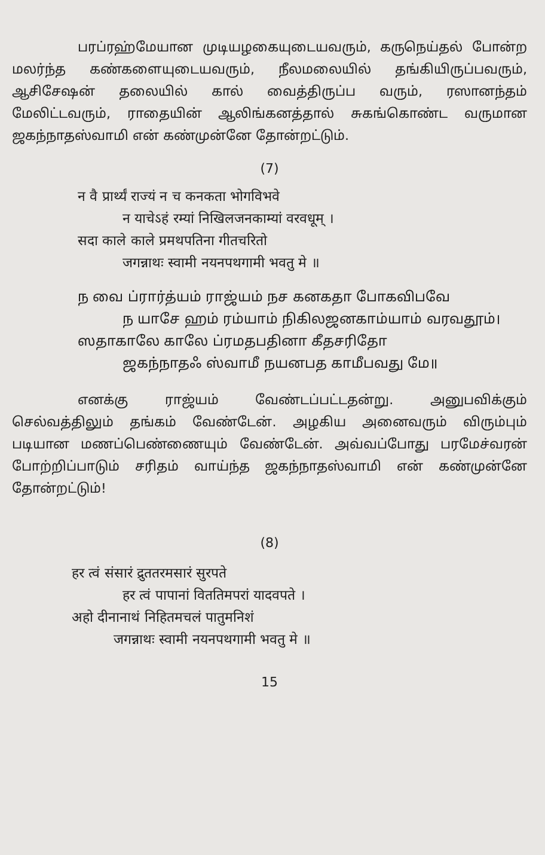பரப்ரஹ்மேயான முடியழகையுடையவரும், கருநெய்தல் போன்ற மலர்ந்த கண்களையுடையவரும், நீலமலையில் தங்கியிருப்பவரும், ஆசிசேஷன் தலையில் கால் வைத்திருப்ப வரும், ரஸானந்தம் மேலிட்டவரும், ராதையின் ஆலிங்கனத்தால் சுகங்கொண்ட வருமான ஜகந்நாதஸ்வாமி என் கண்முன்னே தோன்றட்டும்.
(7)
न वै प्रार्थ्यं राज्यं न च कनकता भोगविभवे
न याचेऽहं रम्यां निखिलजनकाम्यां वरवधूम् ।
सदा काले काले प्रमथपतिना गीतचरितो
जगन्नाथः स्वामी नयनपथगामी भवतु मे ॥
ந வை ப்ரார்த்யம் ராஜ்யம் நச கனகதா போகவிபவே
ந யாசே ஹம் ரம்யாம் நிகிலஜனகாம்யாம் வரவதூம்।
ஸதாகாலே காலே ப்ரமதபதினா கீதசரிதோ
ஜகந்நாதஃ ஸ்வாமீ நயனபத காமீபவது மே॥
எனக்கு ராஜ்யம் வேண்டப்பட்டதன்று. அனுபவிக்கும் செல்வத்திலும் தங்கம் வேண்டேன். அழகிய அனைவரும் விரும்பும் படியான மணப்பெண்ணையும் வேண்டேன். அவ்வப்போது பரமேச்வரன் போற்றிப்பாடும் சரிதம் வாய்ந்த ஜகந்நாதஸ்வாமி என் கண்முன்னே தோன்றட்டும்!
(8)
हर त्वं संसारं द्रुततरमसारं सुरपते
हर त्वं पापानां विततिमपरां यादवपते ।
अहो दीनानाथं निहितमचलं पातुमनिशं
जगन्नाथः स्वामी नयनपथगामी भवतु मे ॥
15